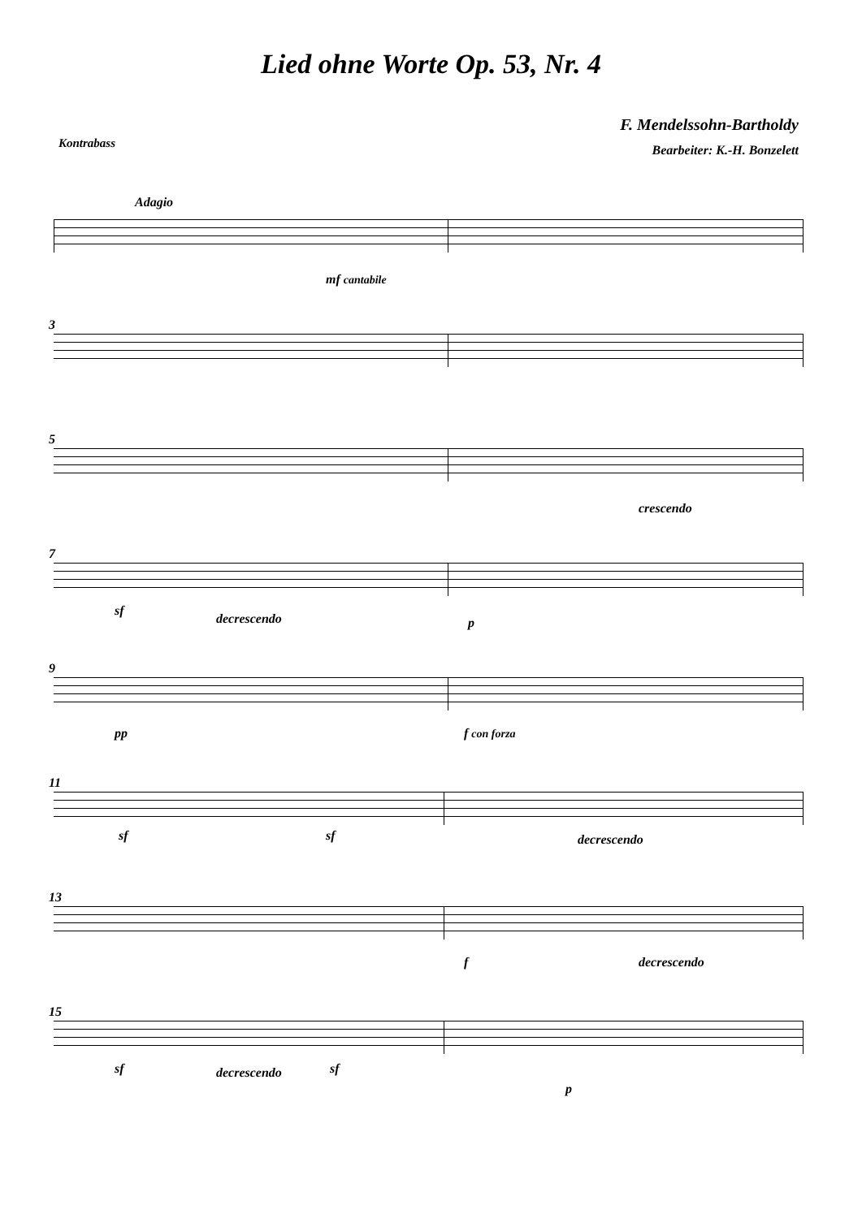Lied ohne Worte Op. 53, Nr. 4
Kontrabass
F. Mendelssohn-Bartholdy
Bearbeiter: K.-H. Bonzelett
Adagio
mf cantabile
3
5
crescendo
7
sf
decrescendo p
9
pp f con forza
11
sf sf decrescendo
13
f decrescendo
15
sf decrescendo sf
p